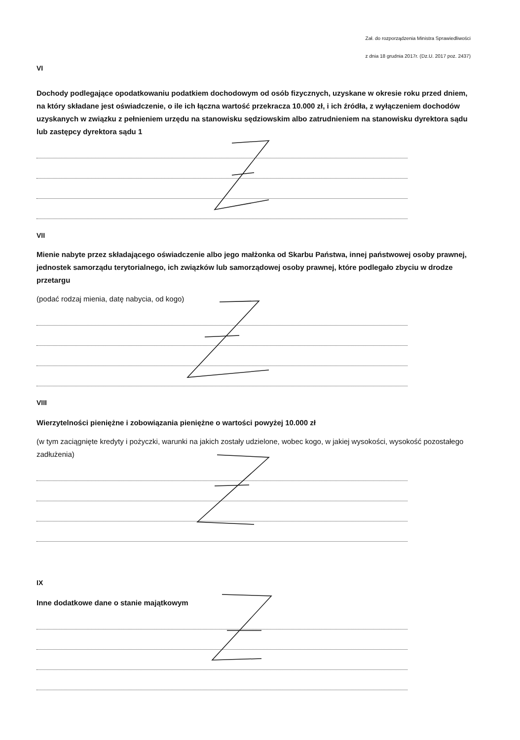Zał. do rozporządzenia Ministra Sprawiedliwości
z dnia 18 grudnia 2017r. (Dz.U. 2017 poz. 2437)
VI
Dochody podlegające opodatkowaniu podatkiem dochodowym od osób fizycznych, uzyskane w okresie roku przed dniem, na który składane jest oświadczenie, o ile ich łączna wartość przekracza 10.000 zł, i ich źródła, z wyłączeniem dochodów uzyskanych w związku z pełnieniem urzędu na stanowisku sędziowskim albo zatrudnieniem na stanowisku dyrektora sądu lub zastępcy dyrektora sądu 1
VII
Mienie nabyte przez składającego oświadczenie albo jego małżonka od Skarbu Państwa, innej państwowej osoby prawnej, jednostek samorządu terytorialnego, ich związków lub samorządowej osoby prawnej, które podlegało zbyciu w drodze przetargu
(podać rodzaj mienia, datę nabycia, od kogo)
VIII
Wierzytelności pieniężne i zobowiązania pieniężne o wartości powyżej 10.000 zł
(w tym zaciągnięte kredyty i pożyczki, warunki na jakich zostały udzielone, wobec kogo, w jakiej wysokości, wysokość pozostałego zadłużenia)
IX
Inne dodatkowe dane o stanie majątkowym